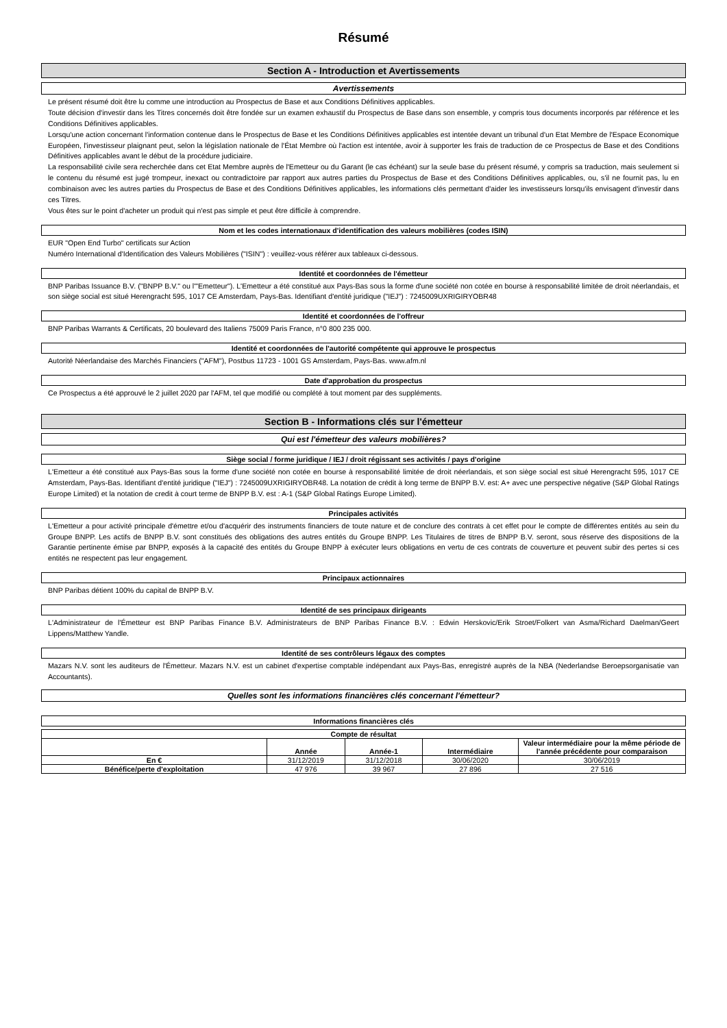Résumé
Section A - Introduction et Avertissements
Avertissements
Le présent résumé doit être lu comme une introduction au Prospectus de Base et aux Conditions Définitives applicables.
Toute décision d'investir dans les Titres concernés doit être fondée sur un examen exhaustif du Prospectus de Base dans son ensemble, y compris tous documents incorporés par référence et les Conditions Définitives applicables.
Lorsqu'une action concernant l'information contenue dans le Prospectus de Base et les Conditions Définitives applicables est intentée devant un tribunal d'un Etat Membre de l'Espace Economique Européen, l'investisseur plaignant peut, selon la législation nationale de l'État Membre où l'action est intentée, avoir à supporter les frais de traduction de ce Prospectus de Base et des Conditions Définitives applicables avant le début de la procédure judiciaire.
La responsabilité civile sera recherchée dans cet Etat Membre auprès de l'Emetteur ou du Garant (le cas échéant) sur la seule base du présent résumé, y compris sa traduction, mais seulement si le contenu du résumé est jugé trompeur, inexact ou contradictoire par rapport aux autres parties du Prospectus de Base et des Conditions Définitives applicables, ou, s'il ne fournit pas, lu en combinaison avec les autres parties du Prospectus de Base et des Conditions Définitives applicables, les informations clés permettant d'aider les investisseurs lorsqu'ils envisagent d'investir dans ces Titres.
Vous êtes sur le point d'acheter un produit qui n'est pas simple et peut être difficile à comprendre.
Nom et les codes internationaux d'identification des valeurs mobilières (codes ISIN)
EUR "Open End Turbo" certificats sur Action
Numéro International d'Identification des Valeurs Mobilières ("ISIN") : veuillez-vous référer aux tableaux ci-dessous.
Identité et coordonnées de l'émetteur
BNP Paribas Issuance B.V. ("BNPP B.V." ou l'"Emetteur"). L'Emetteur a été constitué aux Pays-Bas sous la forme d'une société non cotée en bourse à responsabilité limitée de droit néerlandais, et son siège social est situé Herengracht 595, 1017 CE Amsterdam, Pays-Bas. Identifiant d'entité juridique ("IEJ") : 7245009UXRIGIRYOBR48
Identité et coordonnées de l'offreur
BNP Paribas Warrants & Certificats, 20 boulevard des Italiens 75009 Paris France, n°0 800 235 000.
Identité et coordonnées de l'autorité compétente qui approuve le prospectus
Autorité Néerlandaise des Marchés Financiers ("AFM"), Postbus 11723 - 1001 GS Amsterdam, Pays-Bas. www.afm.nl
Date d'approbation du prospectus
Ce Prospectus a été approuvé le 2 juillet 2020 par l'AFM, tel que modifié ou complété à tout moment par des suppléments.
Section B - Informations clés sur l'émetteur
Qui est l'émetteur des valeurs mobilières?
Siège social / forme juridique / IEJ / droit régissant ses activités / pays d'origine
L'Emetteur a été constitué aux Pays-Bas sous la forme d'une société non cotée en bourse à responsabilité limitée de droit néerlandais, et son siège social est situé Herengracht 595, 1017 CE Amsterdam, Pays-Bas. Identifiant d'entité juridique ("IEJ") : 7245009UXRIGIRYOBR48. La notation de crédit à long terme de BNPP B.V. est: A+ avec une perspective négative (S&P Global Ratings Europe Limited) et la notation de credit à court terme de BNPP B.V. est : A-1 (S&P Global Ratings Europe Limited).
Principales activités
L'Emetteur a pour activité principale d'émettre et/ou d'acquérir des instruments financiers de toute nature et de conclure des contrats à cet effet pour le compte de différentes entités au sein du Groupe BNPP. Les actifs de BNPP B.V. sont constitués des obligations des autres entités du Groupe BNPP. Les Titulaires de titres de BNPP B.V. seront, sous réserve des dispositions de la Garantie pertinente émise par BNPP, exposés à la capacité des entités du Groupe BNPP à exécuter leurs obligations en vertu de ces contrats de couverture et peuvent subir des pertes si ces entités ne respectent pas leur engagement.
Principaux actionnaires
BNP Paribas détient 100% du capital de BNPP B.V.
Identité de ses principaux dirigeants
L'Administrateur de l'Émetteur est BNP Paribas Finance B.V. Administrateurs de BNP Paribas Finance B.V. : Edwin Herskovic/Erik Stroet/Folkert van Asma/Richard Daelman/Geert Lippens/Matthew Yandle.
Identité de ses contrôleurs légaux des comptes
Mazars N.V. sont les auditeurs de l'Émetteur. Mazars N.V. est un cabinet d'expertise comptable indépendant aux Pays-Bas, enregistré auprès de la NBA (Nederlandse Beroepsorganisatie van Accountants).
Quelles sont les informations financières clés concernant l'émetteur?
Informations financières clés
| Compte de résultat | | | | |
| --- | --- | --- | --- | --- |
| | Année | Année-1 | Intermédiaire | Valeur intermédiaire pour la même période de l’année précédente pour comparaison |
| En € | 31/12/2019 | 31/12/2018 | 30/06/2020 | 30/06/2019 |
| Bénéfice/perte d'exploitation | 47 976 | 39 967 | 27 896 | 27 516 |